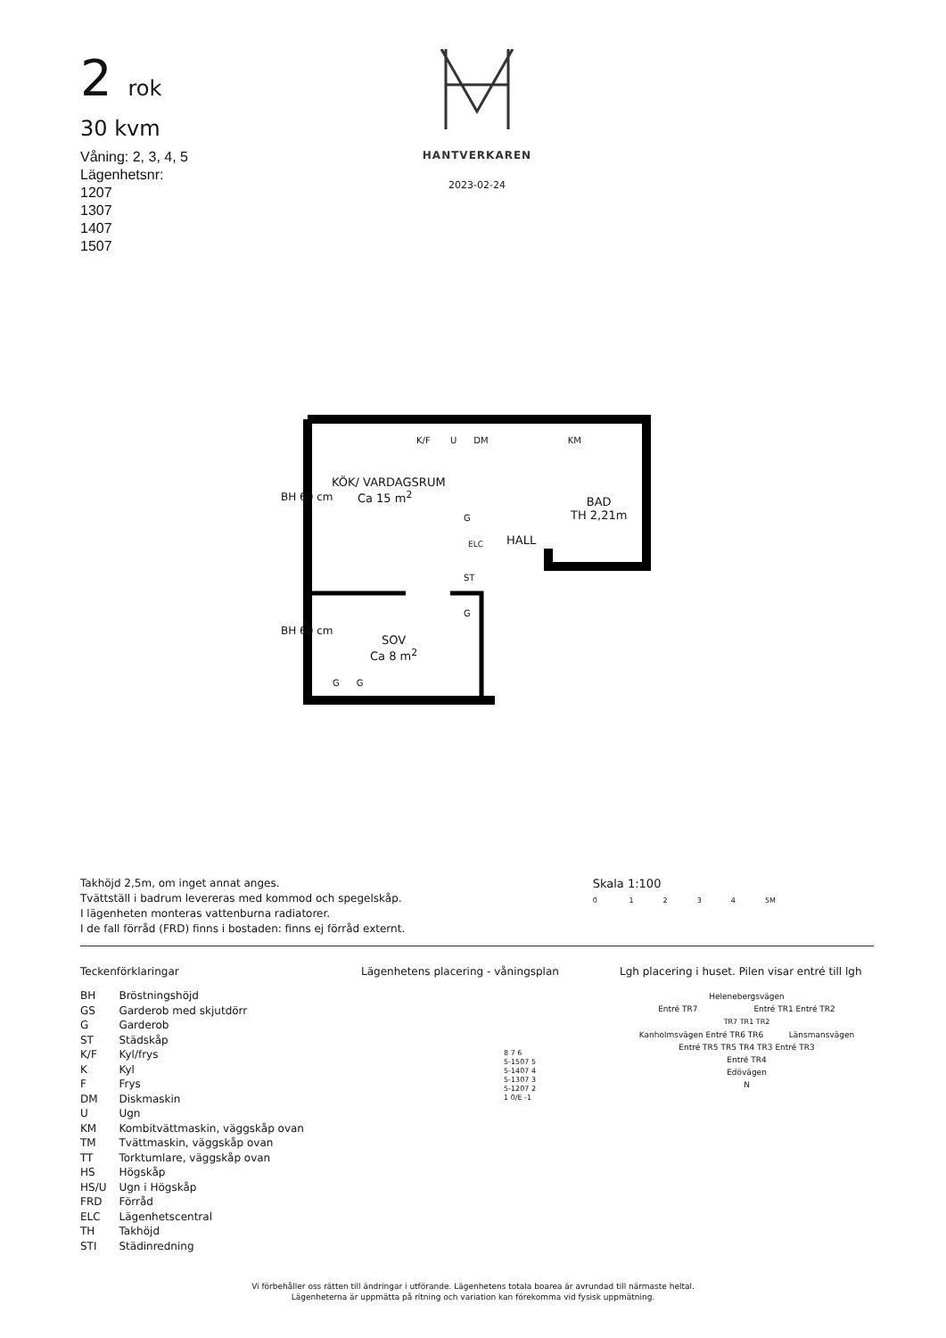2 rok
30 kvm
Våning: 2, 3, 4, 5
Lägenhetsnr:
1207
1307
1407
1507
HANTVERKAREN
2023-02-24
KÖK/ VARDAGSRUM
Ca 15 m<sup>2</sup>
BAD
TH 2,21m
HALL
SOV
Ca 8 m<sup>2</sup>
K/F U DM KM
BH 60 cm
BH 60 cm
G
ST
G
ELC
G G
Takhöjd 2,5m, om inget annat anges.
Tvättställ i badrum levereras med kommod och spegelskåp.
I lägenheten monteras vattenburna radiatorer.
I de fall förråd (FRD) finns i bostaden: finns ej förråd externt.
Skala 1:100
0 1 2 3 4 5M
Teckenförklaringar
| BH | Bröstningshöjd |
| GS | Garderob med skjutdörr |
| G | Garderob |
| ST | Städskåp |
| K/F | Kyl/frys |
| K | Kyl |
| F | Frys |
| DM | Diskmaskin |
| U | Ugn |
| KM | Kombitvättmaskin, väggskåp ovan |
| TM | Tvättmaskin, väggskåp ovan |
| TT | Torktumlare, väggskåp ovan |
| HS | Högskåp |
| HS/U | Ugn i Högskåp |
| FRD | Förråd |
| ELC | Lägenhetscentral |
| TH | Takhöjd |
| STI | Städinredning |
Lägenhetens placering - våningsplan
8 7 6
5-1507 5
5-1407 4
5-1307 3
5-1207 2
1 0/E -1
Lgh placering i huset. Pilen visar entré till lgh
Helenebergsvägen
Entré TR7 Entré TR1 Entré TR2
TR7 TR1 TR2
Kanholmsvägen Entré TR6 TR6 Länsmansvägen
Entré TR5 TR5 TR4 TR3 Entré TR3
Entré TR4
Edövägen
N
Vi förbehåller oss rätten till ändringar i utförande. Lägenhetens totala boarea är avrundad till närmaste heltal.
Lägenheterna är uppmätta på ritning och variation kan förekomma vid fysisk uppmätning.